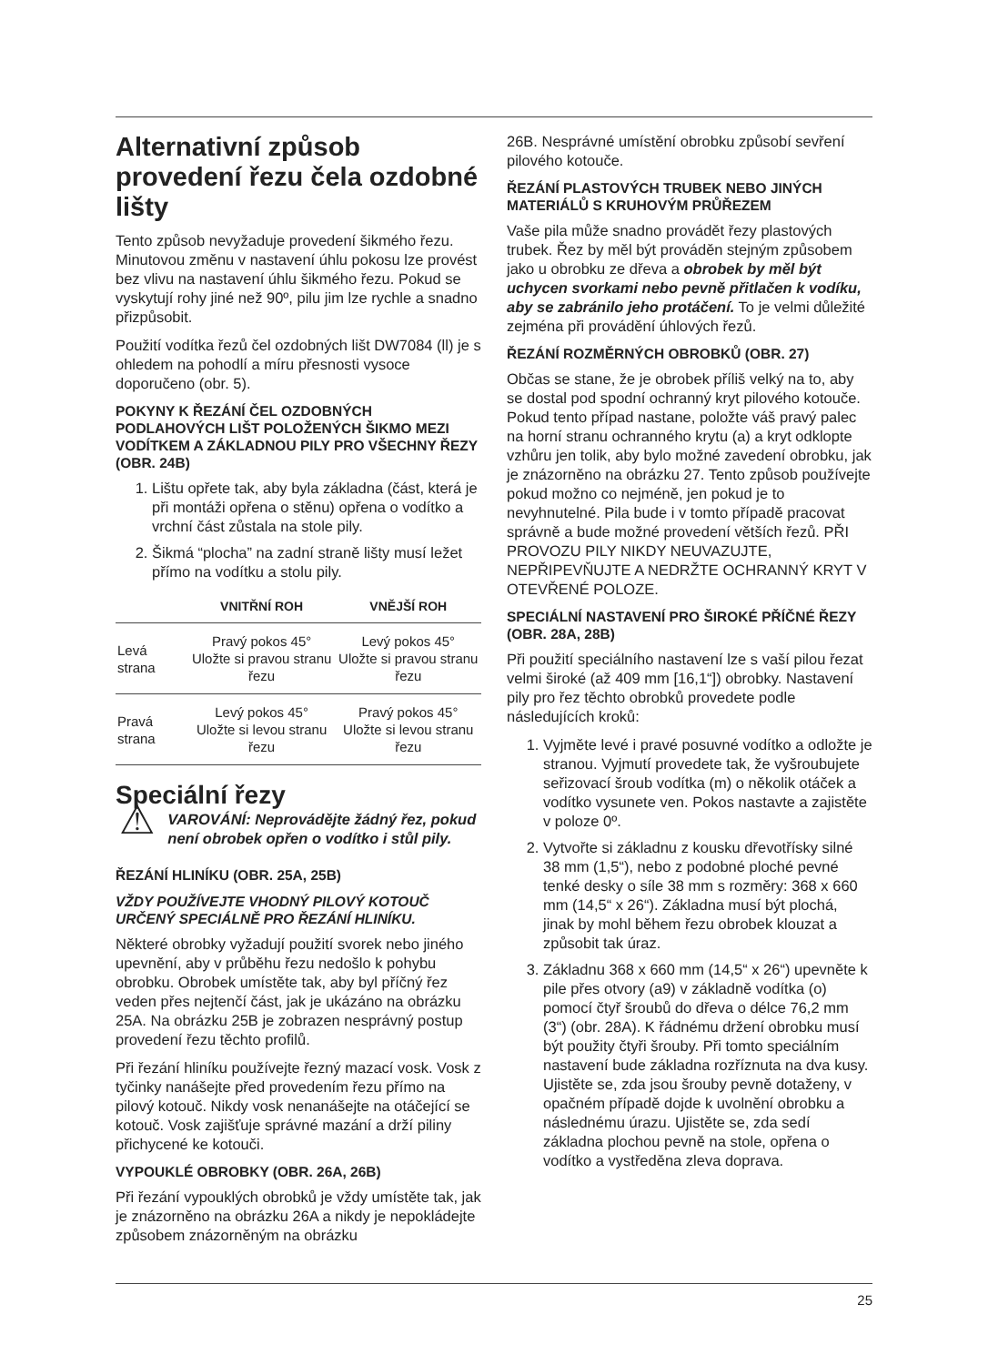Alternativní způsob provedení řezu čela ozdobné lišty
Tento způsob nevyžaduje provedení šikmého řezu. Minutovou změnu v nastavení úhlu pokosu lze provést bez vlivu na nastavení úhlu šikmého řezu. Pokud se vyskytují rohy jiné než 90º, pilu jim lze rychle a snadno přizpůsobit.
Použití vodítka řezů čel ozdobných lišt DW7084 (ll) je s ohledem na pohodlí a míru přesnosti vysoce doporučeno (obr. 5).
POKYNY K ŘEZÁNÍ ČEL OZDOBNÝCH PODLAHOVÝCH LIŠT POLOŽENÝCH ŠIKMO MEZI VODÍTKEM A ZÁKLADNOU PILY PRO VŠECHNY ŘEZY (OBR. 24B)
1. Lištu opřete tak, aby byla základna (část, která je při montáži opřena o stěnu) opřena o vodítko a vrchní část zůstala na stole pily.
2. Šikmá “plocha” na zadní straně lišty musí ležet přímo na vodítku a stolu pily.
| | VNITŘNÍ ROH | VNĚJŠÍ ROH |
| --- | --- | --- |
| Levá strana | Pravý pokos 45° Uložte si pravou stranu řezu | Levý pokos 45° Uložte si pravou stranu řezu |
| Pravá strana | Levý pokos 45° Uložte si levou stranu řezu | Pravý pokos 45° Uložte si levou stranu řezu |
Speciální řezy
⚠
VAROVÁNÍ: Neprovádějte žádný řez, pokud není obrobek opřen o vodítko i stůl pily.
ŘEZÁNÍ HLINÍKU (OBR. 25A, 25B)
VŽDY POUŽÍVEJTE VHODNÝ PILOVÝ KOTOUČ URČENÝ SPECIÁLNĚ PRO ŘEZÁNÍ HLINÍKU.
Některé obrobky vyžadují použití svorek nebo jiného upevnění, aby v průběhu řezu nedošlo k pohybu obrobku. Obrobek umístěte tak, aby byl příčný řez veden přes nejtenčí část, jak je ukázáno na obrázku 25A. Na obrázku 25B je zobrazen nesprávný postup provedení řezu těchto profilů.
Při řezání hliníku používejte řezný mazací vosk. Vosk z tyčinky nanášejte před provedením řezu přímo na pilový kotouč. Nikdy vosk nenanášejte na otáčející se kotouč. Vosk zajišťuje správné mazání a drží piliny přichycené ke kotouči.
VYPOUKLÉ OBROBKY (OBR. 26A, 26B)
Při řezání vypouklých obrobků je vždy umístěte tak, jak je znázorněno na obrázku 26A a nikdy je nepokládejte způsobem znázorněným na obrázku
26B. Nesprávné umístění obrobku způsobí sevření pilového kotouče.
ŘEZÁNÍ PLASTOVÝCH TRUBEK NEBO JINÝCH MATERIÁLŮ S KRUHOVÝM PRŮŘEZEM
Vaše pila může snadno provádět řezy plastových trubek. Řez by měl být prováděn stejným způsobem jako u obrobku ze dřeva a obrobek by měl být uchycen svorkami nebo pevně přitlačen k vodíku, aby se zabránilo jeho protáčení. To je velmi důležité zejména při provádění úhlových řezů.
ŘEZÁNÍ ROZMĚRNÝCH OBROBKŮ (OBR. 27)
Občas se stane, že je obrobek příliš velký na to, aby se dostal pod spodní ochranný kryt pilového kotouče. Pokud tento případ nastane, položte váš pravý palec na horní stranu ochranného krytu (a) a kryt odklopte vzhůru jen tolik, aby bylo možné zavedení obrobku, jak je znázorněno na obrázku 27. Tento způsob používejte pokud možno co nejméně, jen pokud je to nevyhnutelné. Pila bude i v tomto případě pracovat správně a bude možné provedení větších řezů. PŘI PROVOZU PILY NIKDY NEUVAZUJTE, NEPŘIPEVŇUJTE A NEDRŽTE OCHRANNÝ KRYT V OTEVŘENÉ POLOZE.
SPECIÁLNÍ NASTAVENÍ PRO ŠIROKÉ PŘÍČNÉ ŘEZY (OBR. 28A, 28B)
Při použití speciálního nastavení lze s vaší pilou řezat velmi široké (až 409 mm [16,1“]) obrobky. Nastavení pily pro řez těchto obrobků provedete podle následujících kroků:
1. Vyjměte levé i pravé posuvné vodítko a odložte je stranou. Vyjmutí provedete tak, že vyšroubujete seřizovací šroub vodítka (m) o několik otáček a vodítko vysunete ven. Pokos nastavte a zajistěte v poloze 0º.
2. Vytvořte si základnu z kousku dřevotřísky silné 38 mm (1,5“), nebo z podobné ploché pevné tenké desky o síle 38 mm s rozměry: 368 x 660 mm (14,5“ x 26“). Základna musí být plochá, jinak by mohl během řezu obrobek klouzat a způsobit tak úraz.
3. Základnu 368 x 660 mm (14,5“ x 26“) upevněte k pile přes otvory (a9) v základně vodítka (o) pomocí čtyř šroubů do dřeva o délce 76,2 mm (3“) (obr. 28A). K řádnému držení obrobku musí být použity čtyři šrouby. Při tomto speciálním nastavení bude základna rozříznuta na dva kusy. Ujistěte se, zda jsou šrouby pevně dotaženy, v opačném případě dojde k uvolnění obrobku a následnému úrazu. Ujistěte se, zda sedí základna plochou pevně na stole, opřena o vodítko a vystředěna zleva doprava.
25